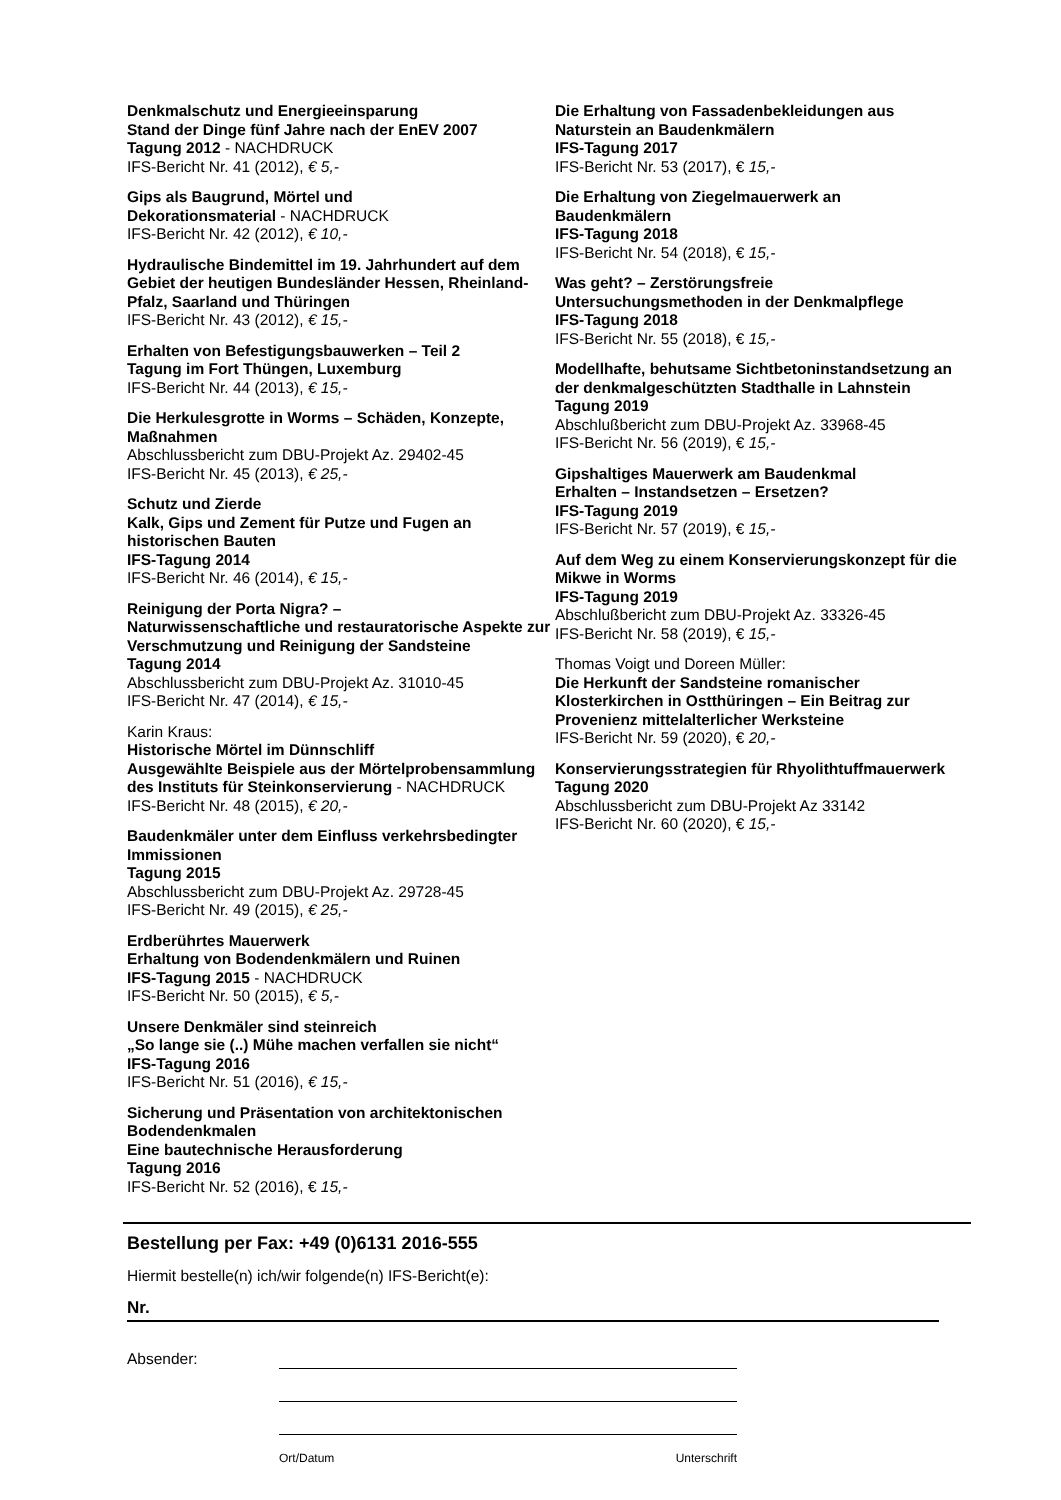Denkmalschutz und Energieeinsparung
Stand der Dinge fünf Jahre nach der EnEV 2007
Tagung 2012 - NACHDRUCK
IFS-Bericht Nr. 41 (2012), € 5,-
Gips als Baugrund, Mörtel und
Dekorationsmaterial - NACHDRUCK
IFS-Bericht Nr. 42 (2012), € 10,-
Hydraulische Bindemittel im 19. Jahrhundert auf dem Gebiet der heutigen Bundesländer Hessen, Rheinland-Pfalz, Saarland und Thüringen
IFS-Bericht Nr. 43 (2012), € 15,-
Erhalten von Befestigungsbauwerken – Teil 2
Tagung im Fort Thüngen, Luxemburg
IFS-Bericht Nr. 44 (2013), € 15,-
Die Herkulesgrotte in Worms – Schäden, Konzepte, Maßnahmen
Abschlussbericht zum DBU-Projekt Az. 29402-45
IFS-Bericht Nr. 45 (2013), € 25,-
Schutz und Zierde
Kalk, Gips und Zement für Putze und Fugen an historischen Bauten
IFS-Tagung 2014
IFS-Bericht Nr. 46 (2014), € 15,-
Reinigung der Porta Nigra? –
Naturwissenschaftliche und restauratorische Aspekte zur Verschmutzung und Reinigung der Sandsteine
Tagung 2014
Abschlussbericht zum DBU-Projekt Az. 31010-45
IFS-Bericht Nr. 47 (2014), € 15,-
Karin Kraus:
Historische Mörtel im Dünnschliff
Ausgewählte Beispiele aus der Mörtelprobensammlung des Instituts für Steinkonservierung - NACHDRUCK
IFS-Bericht Nr. 48 (2015), € 20,-
Baudenkmäler unter dem Einfluss verkehrsbedingter Immissionen
Tagung 2015
Abschlussbericht zum DBU-Projekt Az. 29728-45
IFS-Bericht Nr. 49 (2015), € 25,-
Erdberührtes Mauerwerk
Erhaltung von Bodendenkmälern und Ruinen
IFS-Tagung 2015 - NACHDRUCK
IFS-Bericht Nr. 50 (2015), € 5,-
Unsere Denkmäler sind steinreich
„So lange sie (..) Mühe machen verfallen sie nicht“
IFS-Tagung 2016
IFS-Bericht Nr. 51 (2016), € 15,-
Sicherung und Präsentation von architektonischen Bodendenkmalen
Eine bautechnische Herausforderung
Tagung 2016
IFS-Bericht Nr. 52 (2016), € 15,-
Die Erhaltung von Fassadenbekleidungen aus Naturstein an Baudenkmälern
IFS-Tagung 2017
IFS-Bericht Nr. 53 (2017), € 15,-
Die Erhaltung von Ziegelmauerwerk an Baudenkmälern
IFS-Tagung 2018
IFS-Bericht Nr. 54 (2018), € 15,-
Was geht? – Zerstörungsfreie Untersuchungsmethoden in der Denkmalpflege
IFS-Tagung 2018
IFS-Bericht Nr. 55 (2018), € 15,-
Modellhafte, behutsame Sichtbetoninstandsetzung an der denkmalgeschützten Stadthalle in Lahnstein
Tagung 2019
Abschlußbericht zum DBU-Projekt Az. 33968-45
IFS-Bericht Nr. 56 (2019), € 15,-
Gipshaltiges Mauerwerk am Baudenkmal
Erhalten – Instandsetzen – Ersetzen?
IFS-Tagung 2019
IFS-Bericht Nr. 57 (2019), € 15,-
Auf dem Weg zu einem Konservierungskonzept für die Mikwe in Worms
IFS-Tagung 2019
Abschlußbericht zum DBU-Projekt Az. 33326-45
IFS-Bericht Nr. 58 (2019), € 15,-
Thomas Voigt und Doreen Müller:
Die Herkunft der Sandsteine romanischer Klosterkirchen in Ostthüringen – Ein Beitrag zur Provenienz mittelalterlicher Werksteine
IFS-Bericht Nr. 59 (2020), € 20,-
Konservierungsstrategien für Rhyolithtuffmauerwerk
Tagung 2020
Abschlussbericht zum DBU-Projekt Az 33142
IFS-Bericht Nr. 60 (2020), € 15,-
Bestellung per Fax: +49 (0)6131 2016-555
Hiermit bestelle(n) ich/wir folgende(n) IFS-Bericht(e):
Nr.
Absender:
Ort/Datum Unterschrift